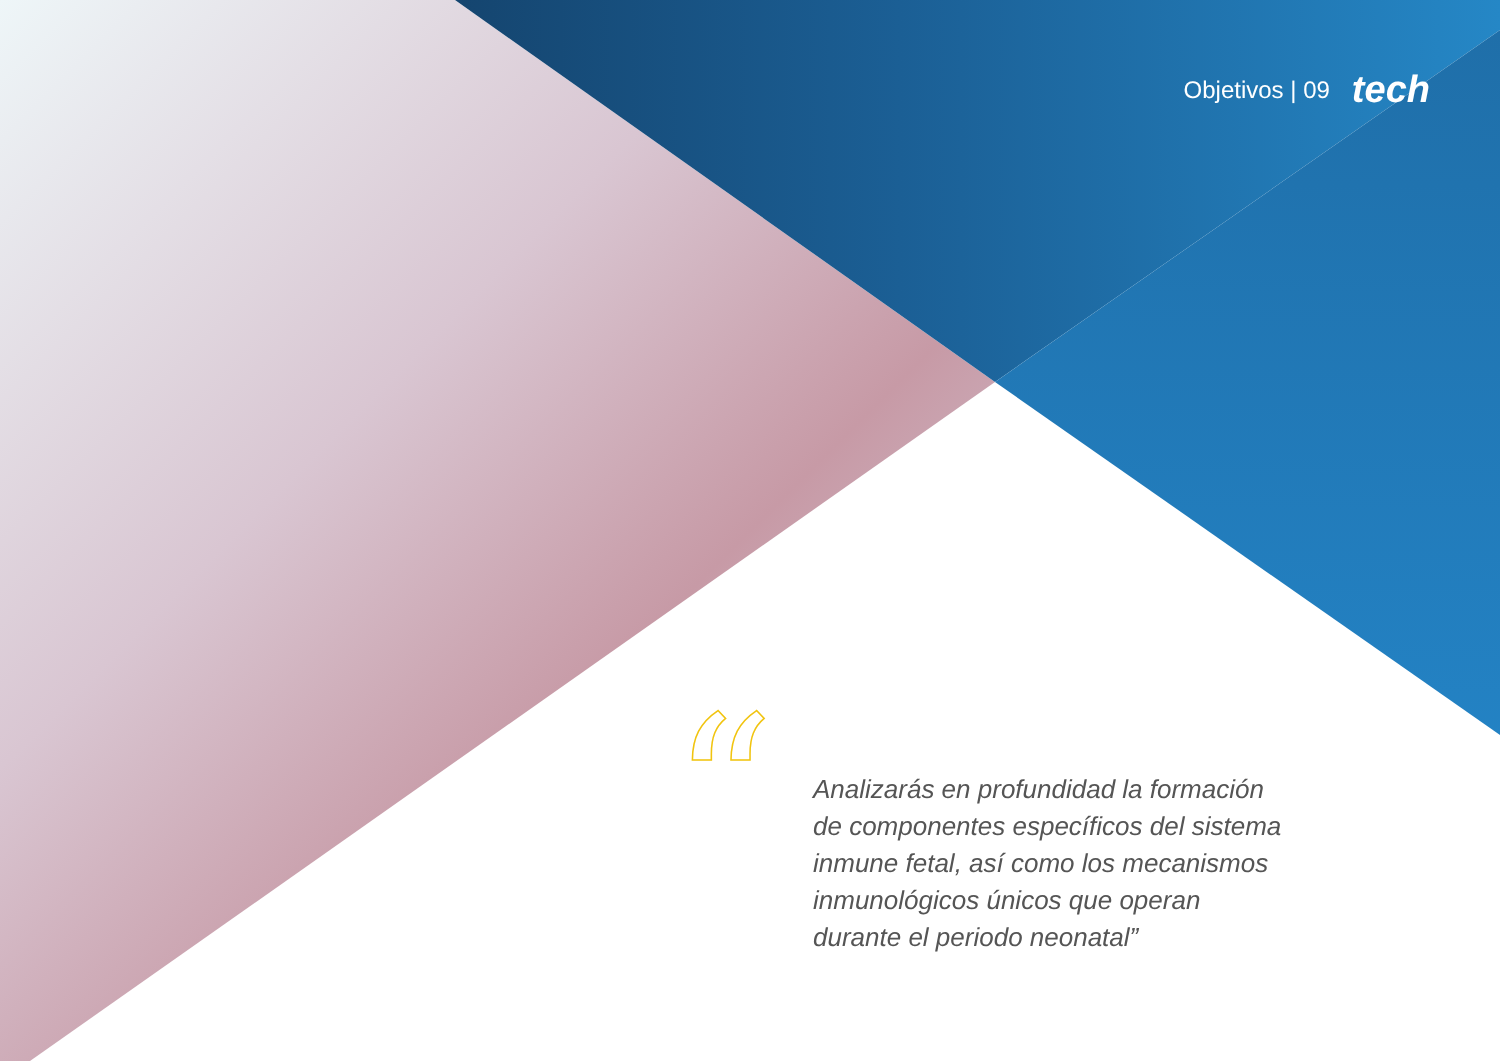Objetivos | 09 tech
“
Analizarás en profundidad la formación de componentes específicos del sistema inmune fetal, así como los mecanismos inmunológicos únicos que operan durante el periodo neonatal”